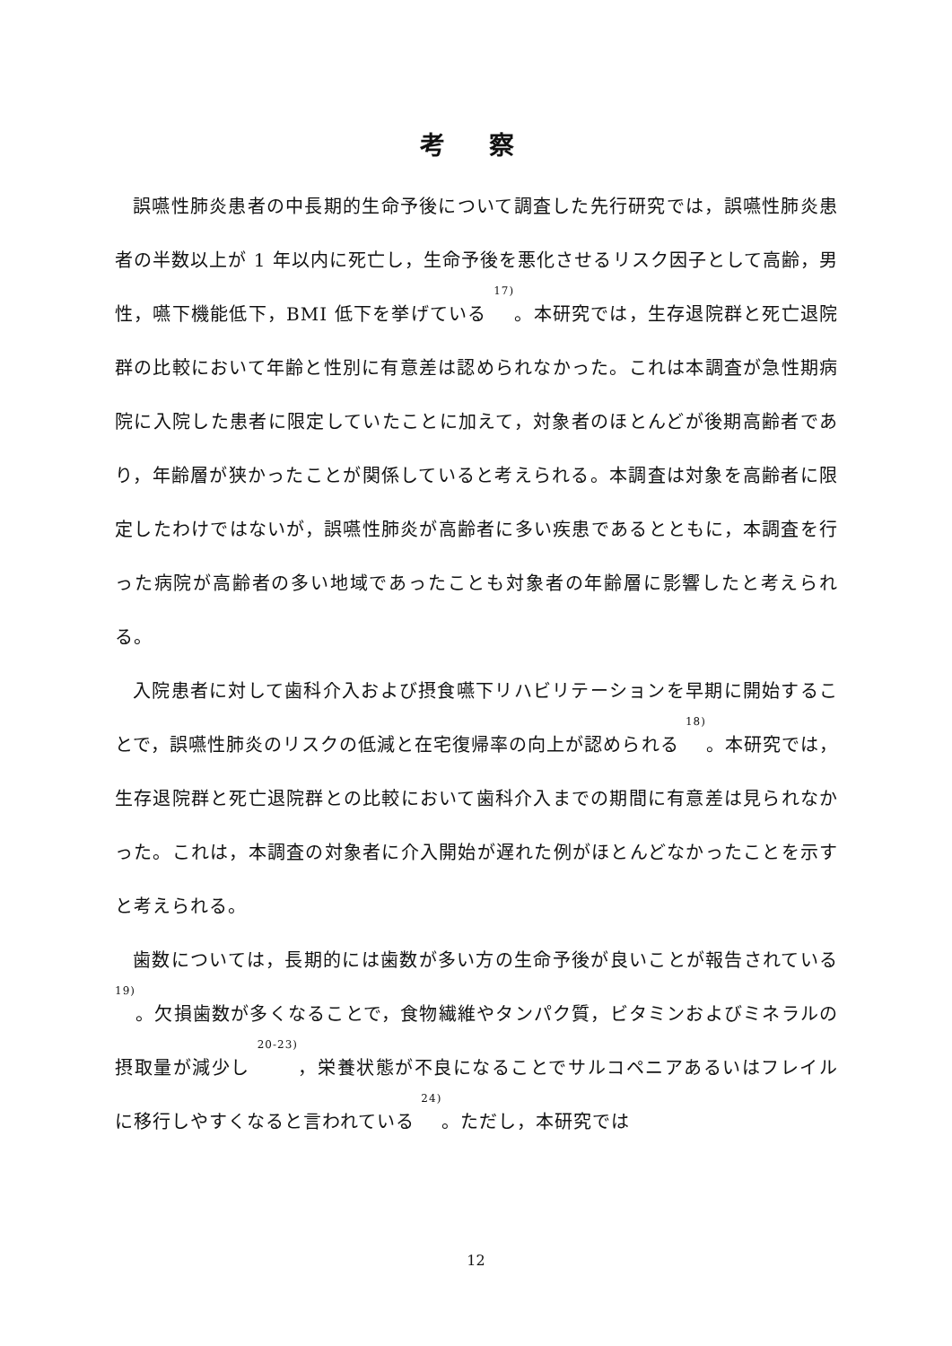考 察
誤嚥性肺炎患者の中長期的生命予後について調査した先行研究では，誤嚥性肺炎患者の半数以上が 1 年以内に死亡し，生命予後を悪化させるリスク因子として高齢，男性，嚥下機能低下，BMI 低下を挙げている <sup>17)</sup>。本研究では，生存退院群と死亡退院群の比較において年齢と性別に有意差は認められなかった。これは本調査が急性期病院に入院した患者に限定していたことに加えて，対象者のほとんどが後期高齢者であり，年齢層が狭かったことが関係していると考えられる。本調査は対象を高齢者に限定したわけではないが，誤嚥性肺炎が高齢者に多い疾患であるとともに，本調査を行った病院が高齢者の多い地域であったことも対象者の年齢層に影響したと考えられる。
入院患者に対して歯科介入および摂食嚥下リハビリテーションを早期に開始することで，誤嚥性肺炎のリスクの低減と在宅復帰率の向上が認められる <sup>18)</sup>。本研究では，生存退院群と死亡退院群との比較において歯科介入までの期間に有意差は見られなかった。これは，本調査の対象者に介入開始が遅れた例がほとんどなかったことを示すと考えられる。
歯数については，長期的には歯数が多い方の生命予後が良いことが報告されている <sup>19)</sup>。欠損歯数が多くなることで，食物繊維やタンパク質，ビタミンおよびミネラルの摂取量が減少し <sup>20-23)</sup>，栄養状態が不良になることでサルコペニアあるいはフレイルに移行しやすくなると言われている <sup>24)</sup>。ただし，本研究では
12